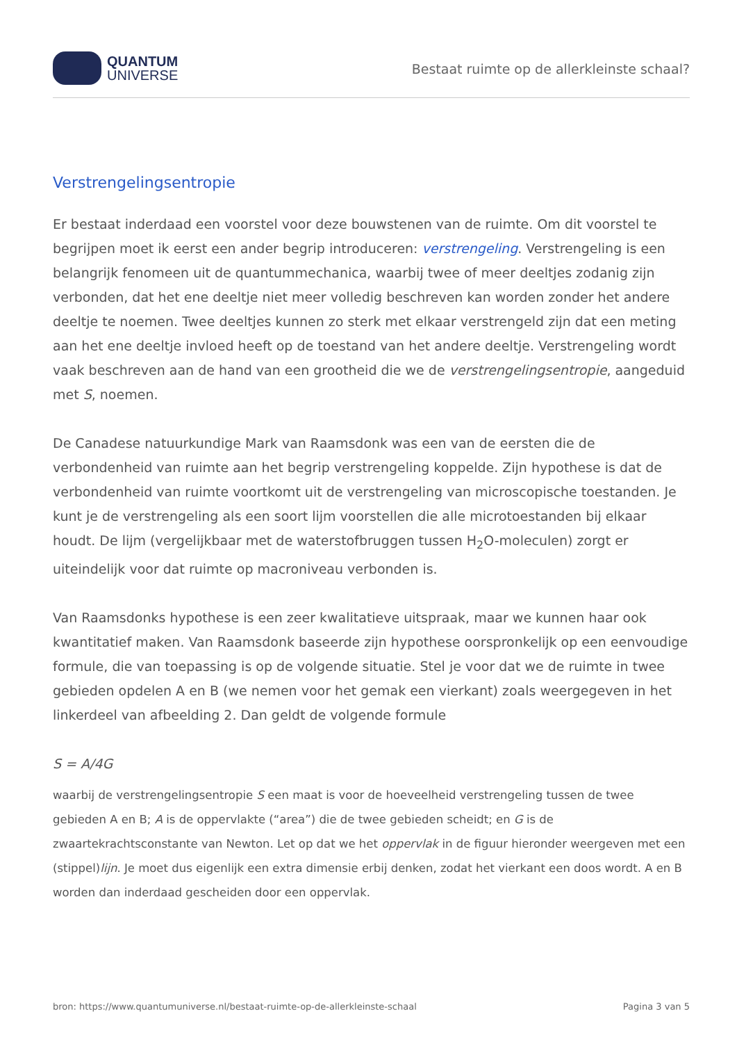QUANTUM
UNIVERSE
Bestaat ruimte op de allerkleinste schaal?
Verstrengelingsentropie
Er bestaat inderdaad een voorstel voor deze bouwstenen van de ruimte. Om dit voorstel te begrijpen moet ik eerst een ander begrip introduceren: verstrengeling. Verstrengeling is een belangrijk fenomeen uit de quantummechanica, waarbij twee of meer deeltjes zodanig zijn verbonden, dat het ene deeltje niet meer volledig beschreven kan worden zonder het andere deeltje te noemen. Twee deeltjes kunnen zo sterk met elkaar verstrengeld zijn dat een meting aan het ene deeltje invloed heeft op de toestand van het andere deeltje. Verstrengeling wordt vaak beschreven aan de hand van een grootheid die we de verstrengelingsentropie, aangeduid met S, noemen.
De Canadese natuurkundige Mark van Raamsdonk was een van de eersten die de verbondenheid van ruimte aan het begrip verstrengeling koppelde. Zijn hypothese is dat de verbondenheid van ruimte voortkomt uit de verstrengeling van microscopische toestanden. Je kunt je de verstrengeling als een soort lijm voorstellen die alle microtoestanden bij elkaar houdt. De lijm (vergelijkbaar met de waterstofbruggen tussen H<sub>2</sub>O-moleculen) zorgt er uiteindelijk voor dat ruimte op macroniveau verbonden is.
Van Raamsdonks hypothese is een zeer kwalitatieve uitspraak, maar we kunnen haar ook kwantitatief maken. Van Raamsdonk baseerde zijn hypothese oorspronkelijk op een eenvoudige formule, die van toepassing is op de volgende situatie. Stel je voor dat we de ruimte in twee gebieden opdelen A en B (we nemen voor het gemak een vierkant) zoals weergegeven in het linkerdeel van afbeelding 2. Dan geldt de volgende formule
S = A/4G
waarbij de verstrengelingsentropie S een maat is voor de hoeveelheid verstrengeling tussen de twee gebieden A en B; A is de oppervlakte (“area”) die de twee gebieden scheidt; en G is de zwaartekrachtsconstante van Newton. Let op dat we het oppervlak in de figuur hieronder weergeven met een (stippel)lijn. Je moet dus eigenlijk een extra dimensie erbij denken, zodat het vierkant een doos wordt. A en B worden dan inderdaad gescheiden door een oppervlak.
bron: https://www.quantumuniverse.nl/bestaat-ruimte-op-de-allerkleinste-schaal Pagina 3 van 5